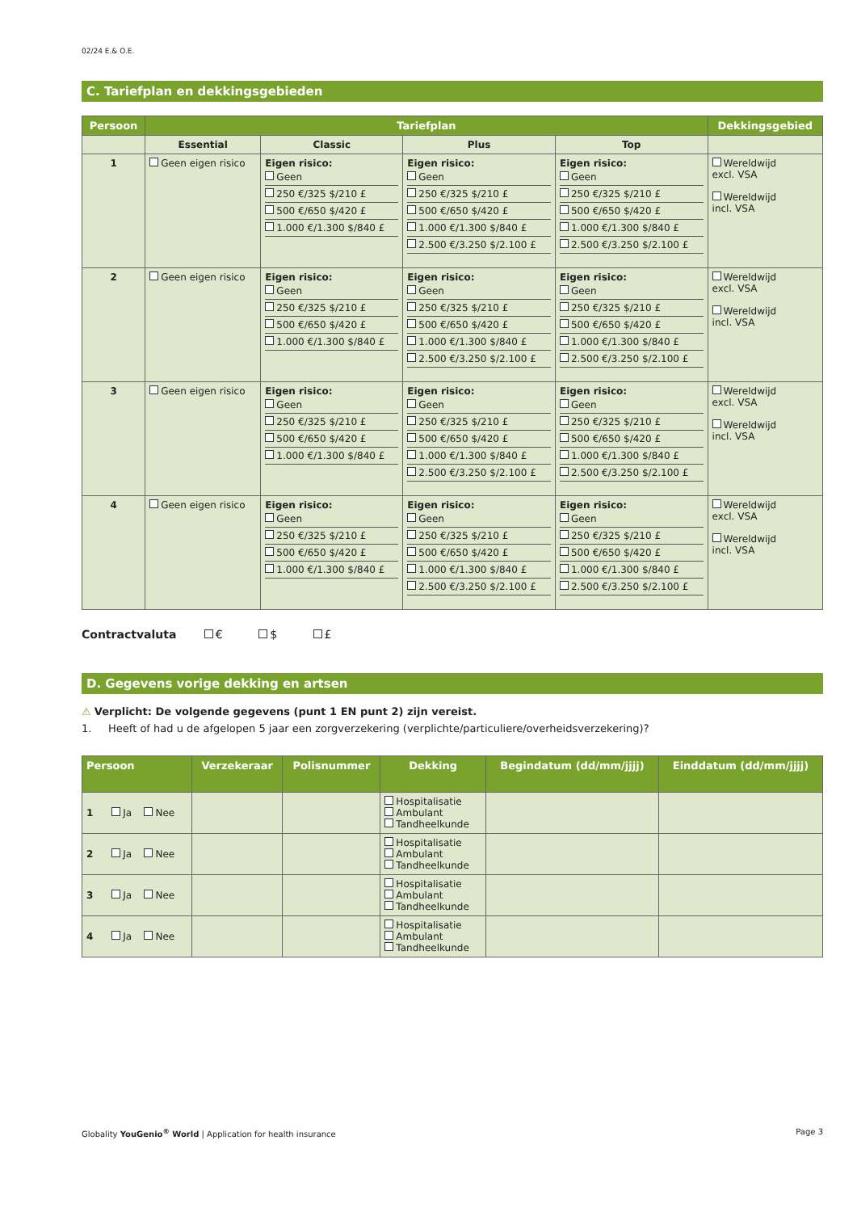02/24 E.& O.E.
C. Tariefplan en dekkingsgebieden
| Persoon | Tariefplan | | | | Dekkingsgebied |
| --- | --- | --- | --- | --- | --- |
| | Essential | Classic | Plus | Top | |
| 1 | Geen eigen risico | Eigen risico: Geen 250 €/325 $/210 £ 500 €/650 $/420 £ 1.000 €/1.300 $/840 £ | Eigen risico: Geen 250 €/325 $/210 £ 500 €/650 $/420 £ 1.000 €/1.300 $/840 £ 2.500 €/3.250 $/2.100 £ | Eigen risico: Geen 250 €/325 $/210 £ 500 €/650 $/420 £ 1.000 €/1.300 $/840 £ 2.500 €/3.250 $/2.100 £ | Wereldwijd excl. VSA Wereldwijd incl. VSA |
| 2 | Geen eigen risico | Eigen risico: Geen 250 €/325 $/210 £ 500 €/650 $/420 £ 1.000 €/1.300 $/840 £ | Eigen risico: Geen 250 €/325 $/210 £ 500 €/650 $/420 £ 1.000 €/1.300 $/840 £ 2.500 €/3.250 $/2.100 £ | Eigen risico: Geen 250 €/325 $/210 £ 500 €/650 $/420 £ 1.000 €/1.300 $/840 £ 2.500 €/3.250 $/2.100 £ | Wereldwijd excl. VSA Wereldwijd incl. VSA |
| 3 | Geen eigen risico | Eigen risico: Geen 250 €/325 $/210 £ 500 €/650 $/420 £ 1.000 €/1.300 $/840 £ | Eigen risico: Geen 250 €/325 $/210 £ 500 €/650 $/420 £ 1.000 €/1.300 $/840 £ 2.500 €/3.250 $/2.100 £ | Eigen risico: Geen 250 €/325 $/210 £ 500 €/650 $/420 £ 1.000 €/1.300 $/840 £ 2.500 €/3.250 $/2.100 £ | Wereldwijd excl. VSA Wereldwijd incl. VSA |
| 4 | Geen eigen risico | Eigen risico: Geen 250 €/325 $/210 £ 500 €/650 $/420 £ 1.000 €/1.300 $/840 £ | Eigen risico: Geen 250 €/325 $/210 £ 500 €/650 $/420 £ 1.000 €/1.300 $/840 £ 2.500 €/3.250 $/2.100 £ | Eigen risico: Geen 250 €/325 $/210 £ 500 €/650 $/420 £ 1.000 €/1.300 $/840 £ 2.500 €/3.250 $/2.100 £ | Wereldwijd excl. VSA Wereldwijd incl. VSA |
Contractvaluta € $ £
D. Gegevens vorige dekking en artsen
⚠ Verplicht: De volgende gegevens (punt 1 EN punt 2) zijn vereist.
1. Heeft of had u de afgelopen 5 jaar een zorgverzekering (verplichte/particuliere/overheidsverzekering)?
| Persoon | Verzekeraar | Polisnummer | Dekking | Begindatum (dd/mm/jjjj) | Einddatum (dd/mm/jjjj) |
| --- | --- | --- | --- | --- | --- |
| 1 Ja Nee | | | Hospitalisatie Ambulant Tandheelkunde | | |
| 2 Ja Nee | | | Hospitalisatie Ambulant Tandheelkunde | | |
| 3 Ja Nee | | | Hospitalisatie Ambulant Tandheelkunde | | |
| 4 Ja Nee | | | Hospitalisatie Ambulant Tandheelkunde | | |
Globality YouGenio<sup>®</sup> World | Application for health insurance Page 3